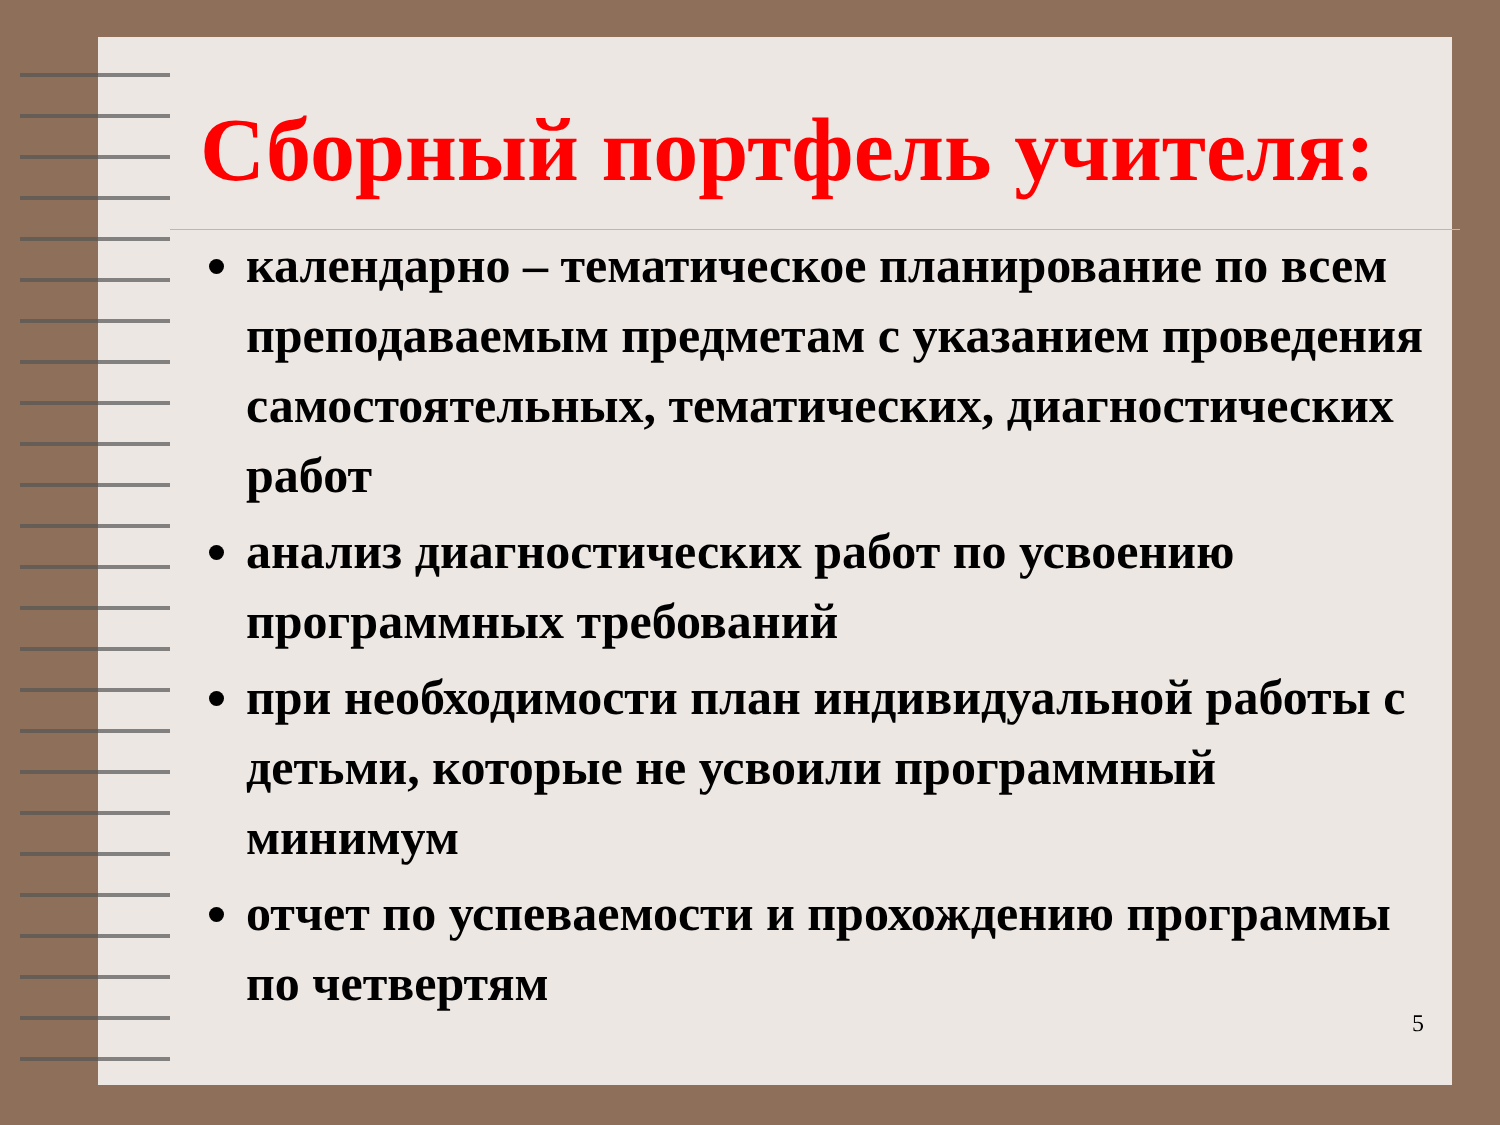Сборный портфель учителя:
календарно – тематическое планирование по всем преподаваемым предметам с указанием проведения самостоятельных, тематических, диагностических работ
анализ диагностических работ по усвоению программных требований
при необходимости план индивидуальной работы с детьми, которые не усвоили программный минимум
отчет по успеваемости и прохождению программы по четвертям
5